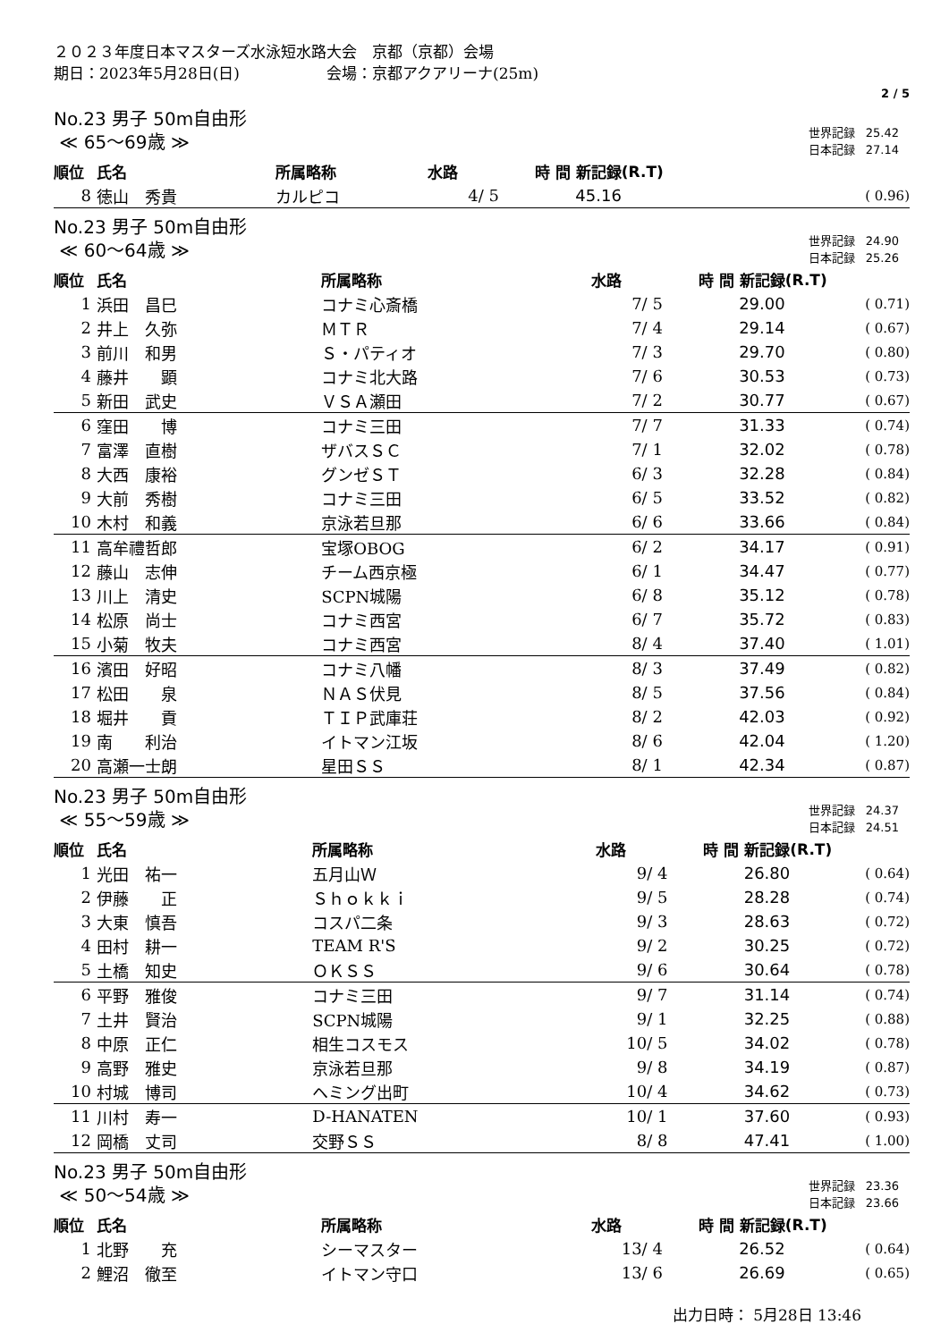２０２３年度日本マスターズ水泳短水路大会　京都（京都）会場
期日：2023年5月28日(日) 会場：京都アクアリーナ(25m)
2 / 5
No.23 男子 50m自由形
≪ 65～69歳 ≫
| 世界記録 | 25.42 |
| 日本記録 | 27.14 |
| 順位 | 氏名 | 所属略称 | 水路 | 時 間 新記録 | (R.T) |
| --- | --- | --- | --- | --- | --- |
| 8 | 徳山 秀貴 | カルピコ | 4/ 5 | 45.16 | ( 0.96) |
No.23 男子 50m自由形
≪ 60～64歳 ≫
| 世界記録 | 24.90 |
| 日本記録 | 25.26 |
| 順位 | 氏名 | 所属略称 | 水路 | 時 間 新記録 | (R.T) |
| --- | --- | --- | --- | --- | --- |
| 1 | 浜田 昌巳 | コナミ心斎橋 | 7/ 5 | 29.00 | ( 0.71) |
| 2 | 井上 久弥 | ＭＴＲ | 7/ 4 | 29.14 | ( 0.67) |
| 3 | 前川 和男 | Ｓ・パティオ | 7/ 3 | 29.70 | ( 0.80) |
| 4 | 藤井 顕 | コナミ北大路 | 7/ 6 | 30.53 | ( 0.73) |
| 5 | 新田 武史 | ＶＳＡ瀬田 | 7/ 2 | 30.77 | ( 0.67) |
| 6 | 窪田 博 | コナミ三田 | 7/ 7 | 31.33 | ( 0.74) |
| 7 | 富澤 直樹 | ザバスＳＣ | 7/ 1 | 32.02 | ( 0.78) |
| 8 | 大西 康裕 | グンゼＳＴ | 6/ 3 | 32.28 | ( 0.84) |
| 9 | 大前 秀樹 | コナミ三田 | 6/ 5 | 33.52 | ( 0.82) |
| 10 | 木村 和義 | 京泳若旦那 | 6/ 6 | 33.66 | ( 0.84) |
| 11 | 高牟禮哲郎 | 宝塚OBOG | 6/ 2 | 34.17 | ( 0.91) |
| 12 | 藤山 志伸 | チーム西京極 | 6/ 1 | 34.47 | ( 0.77) |
| 13 | 川上 清史 | SCPN城陽 | 6/ 8 | 35.12 | ( 0.78) |
| 14 | 松原 尚士 | コナミ西宮 | 6/ 7 | 35.72 | ( 0.83) |
| 15 | 小菊 牧夫 | コナミ西宮 | 8/ 4 | 37.40 | ( 1.01) |
| 16 | 濱田 好昭 | コナミ八幡 | 8/ 3 | 37.49 | ( 0.82) |
| 17 | 松田 泉 | ＮＡＳ伏見 | 8/ 5 | 37.56 | ( 0.84) |
| 18 | 堀井 貢 | ＴＩＰ武庫荘 | 8/ 2 | 42.03 | ( 0.92) |
| 19 | 南 利治 | イトマン江坂 | 8/ 6 | 42.04 | ( 1.20) |
| 20 | 高瀬一士朗 | 星田ＳＳ | 8/ 1 | 42.34 | ( 0.87) |
No.23 男子 50m自由形
≪ 55～59歳 ≫
| 世界記録 | 24.37 |
| 日本記録 | 24.51 |
| 順位 | 氏名 | 所属略称 | 水路 | 時 間 新記録 | (R.T) |
| --- | --- | --- | --- | --- | --- |
| 1 | 光田 祐一 | 五月山Ｗ | 9/ 4 | 26.80 | ( 0.64) |
| 2 | 伊藤 正 | Ｓｈｏｋｋｉ | 9/ 5 | 28.28 | ( 0.74) |
| 3 | 大東 慎吾 | コスパ二条 | 9/ 3 | 28.63 | ( 0.72) |
| 4 | 田村 耕一 | TEAM R'S | 9/ 2 | 30.25 | ( 0.72) |
| 5 | 土橋 知史 | ＯＫＳＳ | 9/ 6 | 30.64 | ( 0.78) |
| 6 | 平野 雅俊 | コナミ三田 | 9/ 7 | 31.14 | ( 0.74) |
| 7 | 土井 賢治 | SCPN城陽 | 9/ 1 | 32.25 | ( 0.88) |
| 8 | 中原 正仁 | 相生コスモス | 10/ 5 | 34.02 | ( 0.78) |
| 9 | 高野 雅史 | 京泳若旦那 | 9/ 8 | 34.19 | ( 0.87) |
| 10 | 村城 博司 | ヘミング出町 | 10/ 4 | 34.62 | ( 0.73) |
| 11 | 川村 寿一 | D-HANATEN | 10/ 1 | 37.60 | ( 0.93) |
| 12 | 岡橋 丈司 | 交野ＳＳ | 8/ 8 | 47.41 | ( 1.00) |
No.23 男子 50m自由形
≪ 50～54歳 ≫
| 世界記録 | 23.36 |
| 日本記録 | 23.66 |
| 順位 | 氏名 | 所属略称 | 水路 | 時 間 新記録 | (R.T) |
| --- | --- | --- | --- | --- | --- |
| 1 | 北野 充 | シーマスター | 13/ 4 | 26.52 | ( 0.64) |
| 2 | 鯉沼 徹至 | イトマン守口 | 13/ 6 | 26.69 | ( 0.65) |
出力日時： 5月28日 13:46